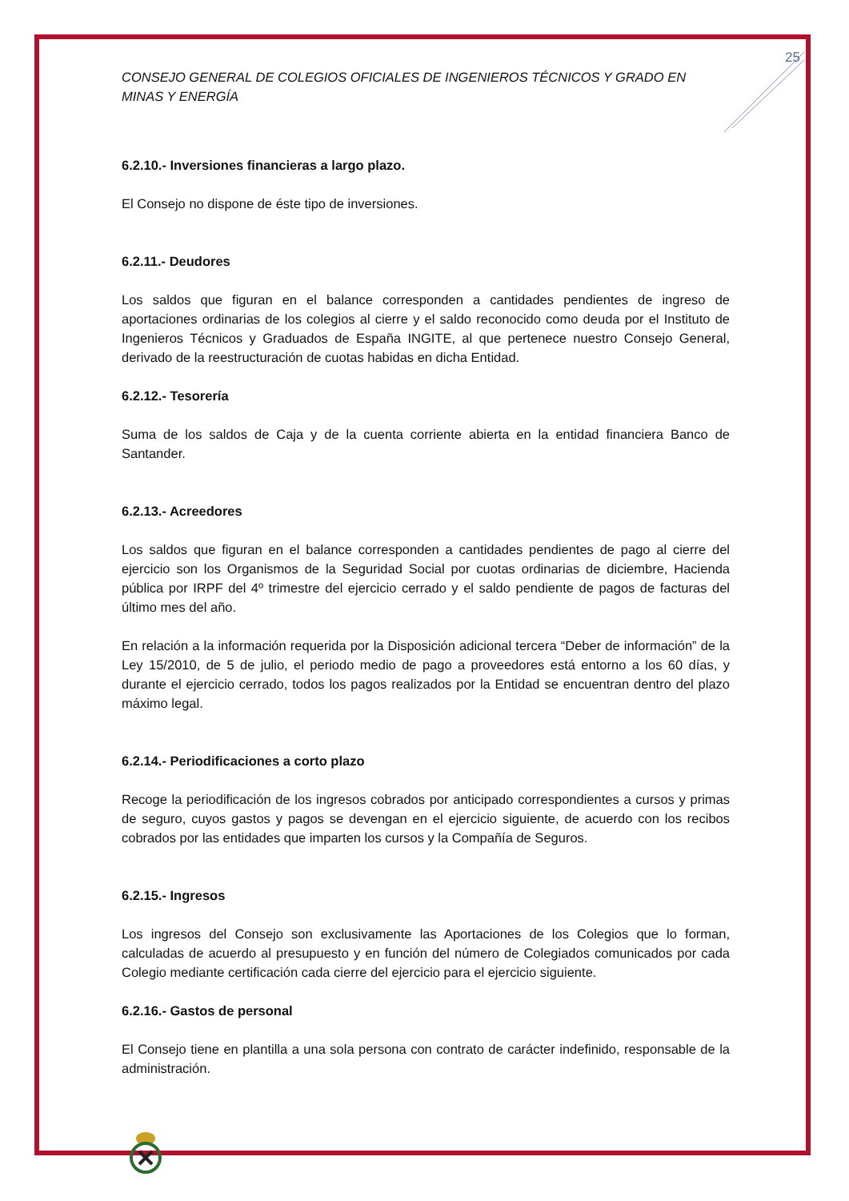25
CONSEJO GENERAL DE COLEGIOS OFICIALES DE INGENIEROS TÉCNICOS Y GRADO EN MINAS Y ENERGÍA
6.2.10.- Inversiones financieras a largo plazo.
El Consejo no dispone de éste tipo de inversiones.
6.2.11.- Deudores
Los saldos que figuran en el balance corresponden a cantidades pendientes de ingreso de aportaciones ordinarias de los colegios al cierre y el saldo reconocido como deuda por el Instituto de Ingenieros Técnicos y Graduados de España INGITE, al que pertenece nuestro Consejo General, derivado de la reestructuración de cuotas habidas en dicha Entidad.
6.2.12.- Tesorería
Suma de los saldos de Caja y de la cuenta corriente abierta en la entidad financiera Banco de Santander.
6.2.13.- Acreedores
Los saldos que figuran en el balance corresponden a cantidades pendientes de pago al cierre del ejercicio son los Organismos de la Seguridad Social por cuotas ordinarias de diciembre, Hacienda pública por IRPF del 4º trimestre del ejercicio cerrado y el saldo pendiente de pagos de facturas del último mes del año.
En relación a la información requerida por la Disposición adicional tercera “Deber de información” de la Ley 15/2010, de 5 de julio, el periodo medio de pago a proveedores está entorno a los 60 días, y durante el ejercicio cerrado, todos los pagos realizados por la Entidad se encuentran dentro del plazo máximo legal.
6.2.14.- Periodificaciones a corto plazo
Recoge la periodificación de los ingresos cobrados por anticipado correspondientes a cursos y primas de seguro, cuyos gastos y pagos se devengan en el ejercicio siguiente, de acuerdo con los recibos cobrados por las entidades que imparten los cursos y la Compañía de Seguros.
6.2.15.- Ingresos
Los ingresos del Consejo son exclusivamente las Aportaciones de los Colegios que lo forman, calculadas de acuerdo al presupuesto y en función del número de Colegiados comunicados por cada Colegio mediante certificación cada cierre del ejercicio para el ejercicio siguiente.
6.2.16.- Gastos de personal
El Consejo tiene en plantilla a una sola persona con contrato de carácter indefinido, responsable de la administración.